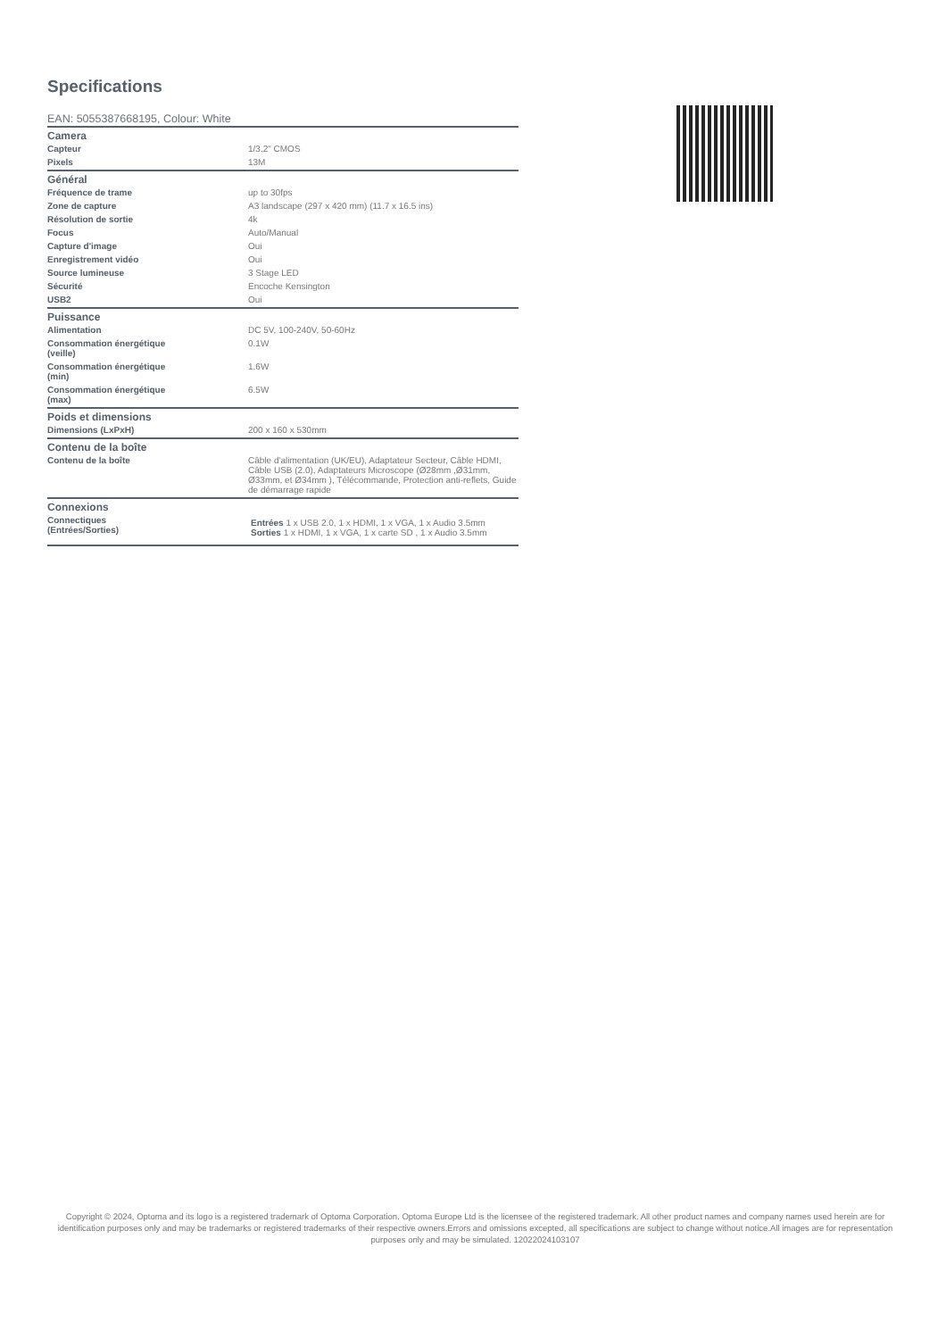Specifications
EAN: 5055387668195, Colour: White
| Camera | |
| --- | --- |
| Capteur | 1/3.2" CMOS |
| Pixels | 13M |
| Général | |
| Fréquence de trame | up to 30fps |
| Zone de capture | A3 landscape (297 x 420 mm) (11.7 x 16.5 ins) |
| Résolution de sortie | 4k |
| Focus | Auto/Manual |
| Capture d'image | Oui |
| Enregistrement vidéo | Oui |
| Source lumineuse | 3 Stage LED |
| Sécurité | Encoche Kensington |
| USB2 | Oui |
| Puissance | |
| Alimentation | DC 5V, 100-240V, 50-60Hz |
| Consommation énergétique (veille) | 0.1W |
| Consommation énergétique (min) | 1.6W |
| Consommation énergétique (max) | 6.5W |
| Poids et dimensions | |
| Dimensions (LxPxH) | 200 x 160 x 530mm |
| Contenu de la boîte | |
| Contenu de la boîte | Câble d'alimentation (UK/EU), Adaptateur Secteur, Câble HDMI, Câble USB (2.0), Adaptateurs Microscope (Ø28mm ,Ø31mm, Ø33mm, et Ø34mm ), Télécommande, Protection anti-reflets, Guide de démarrage rapide |
| Connexions | |
| Connectiques (Entrées/Sorties) | Entrées 1 x USB 2.0, 1 x HDMI, 1 x VGA, 1 x Audio 3.5mm Sorties 1 x HDMI, 1 x VGA, 1 x carte SD , 1 x Audio 3.5mm |
Copyright © 2024, Optoma and its logo is a registered trademark of Optoma Corporation. Optoma Europe Ltd is the licensee of the registered trademark. All other product names and company names used herein are for identification purposes only and may be trademarks or registered trademarks of their respective owners.Errors and omissions excepted, all specifications are subject to change without notice.All images are for representation purposes only and may be simulated. 12022024103107